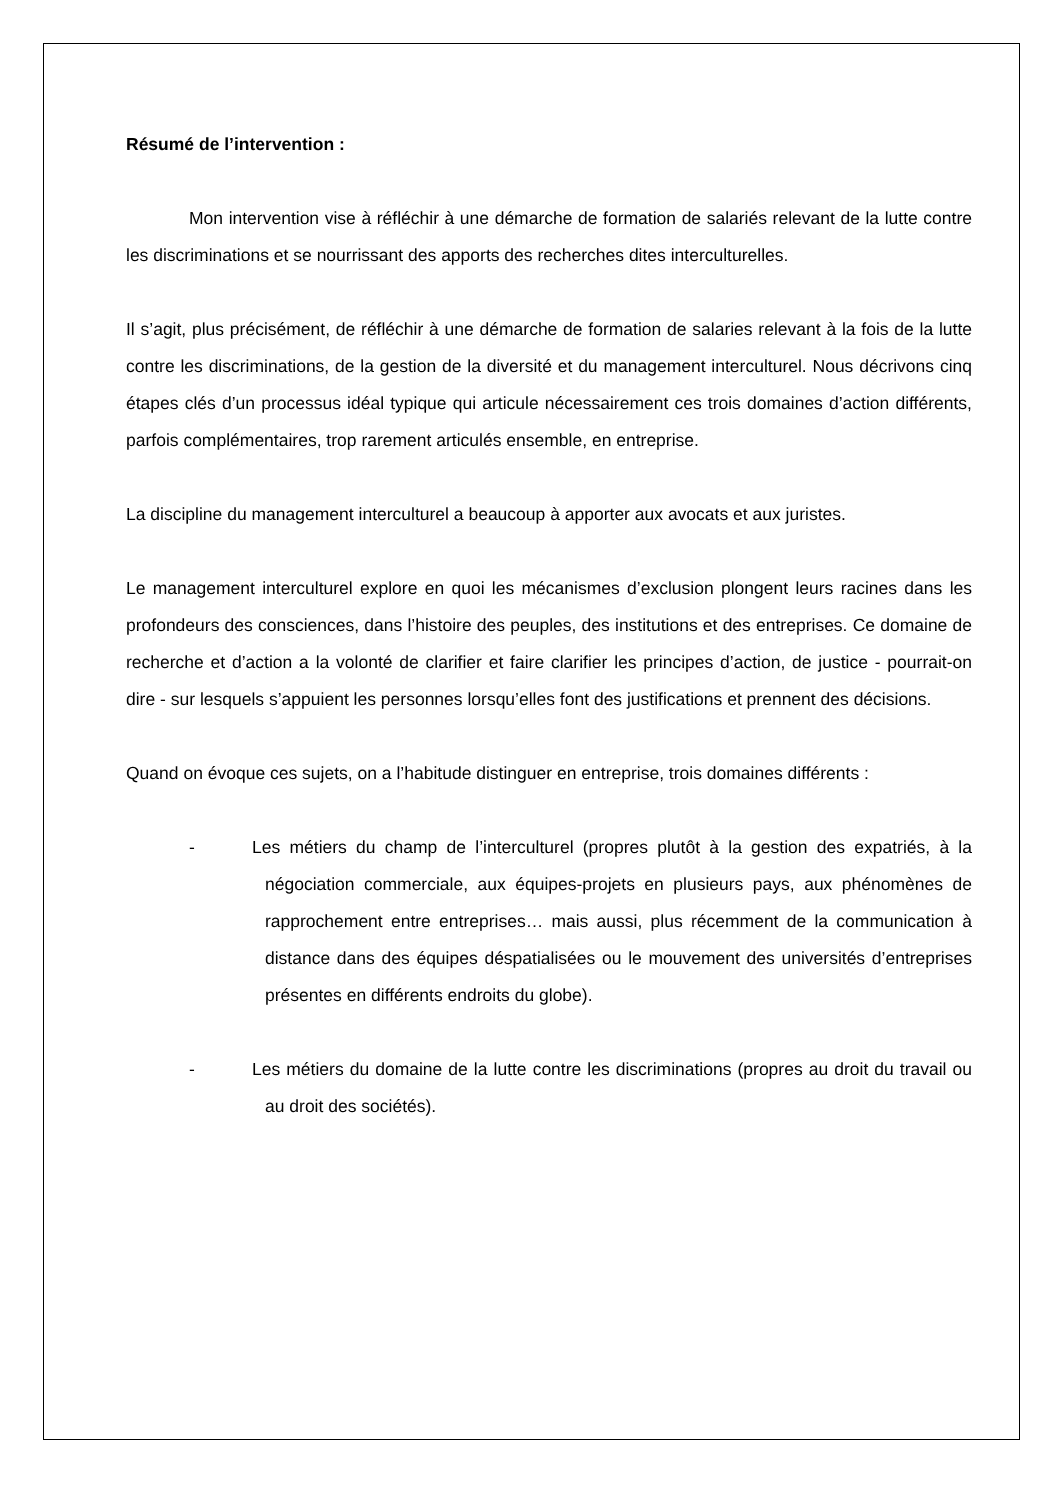Résumé de l’intervention :
Mon intervention vise à réfléchir à une démarche de formation de salariés relevant de la lutte contre les discriminations et se nourrissant des apports des recherches dites interculturelles.
Il s’agit, plus précisément, de réfléchir à une démarche de formation de salaries relevant à la fois de la lutte contre les discriminations, de la gestion de la diversité et du management interculturel. Nous décrivons cinq étapes clés d’un processus idéal typique qui articule nécessairement ces trois domaines d’action différents, parfois complémentaires, trop rarement articulés ensemble, en entreprise.
La discipline du management interculturel a beaucoup à apporter aux avocats et aux juristes.
Le management interculturel explore en quoi les mécanismes d’exclusion plongent leurs racines dans les profondeurs des consciences, dans l’histoire des peuples, des institutions et des entreprises. Ce domaine de recherche et d’action a la volonté de clarifier et faire clarifier les principes d’action, de justice - pourrait-on dire - sur lesquels s’appuient les personnes lorsqu’elles font des justifications et prennent des décisions.
Quand on évoque ces sujets, on a l’habitude distinguer en entreprise, trois domaines différents :
- Les métiers du champ de l’interculturel (propres plutôt à la gestion des expatriés, à la négociation commerciale, aux équipes-projets en plusieurs pays, aux phénomènes de rapprochement entre entreprises… mais aussi, plus récemment de la communication à distance dans des équipes déspatialisées ou le mouvement des universités d’entreprises présentes en différents endroits du globe).
- Les métiers du domaine de la lutte contre les discriminations (propres au droit du travail ou au droit des sociétés).